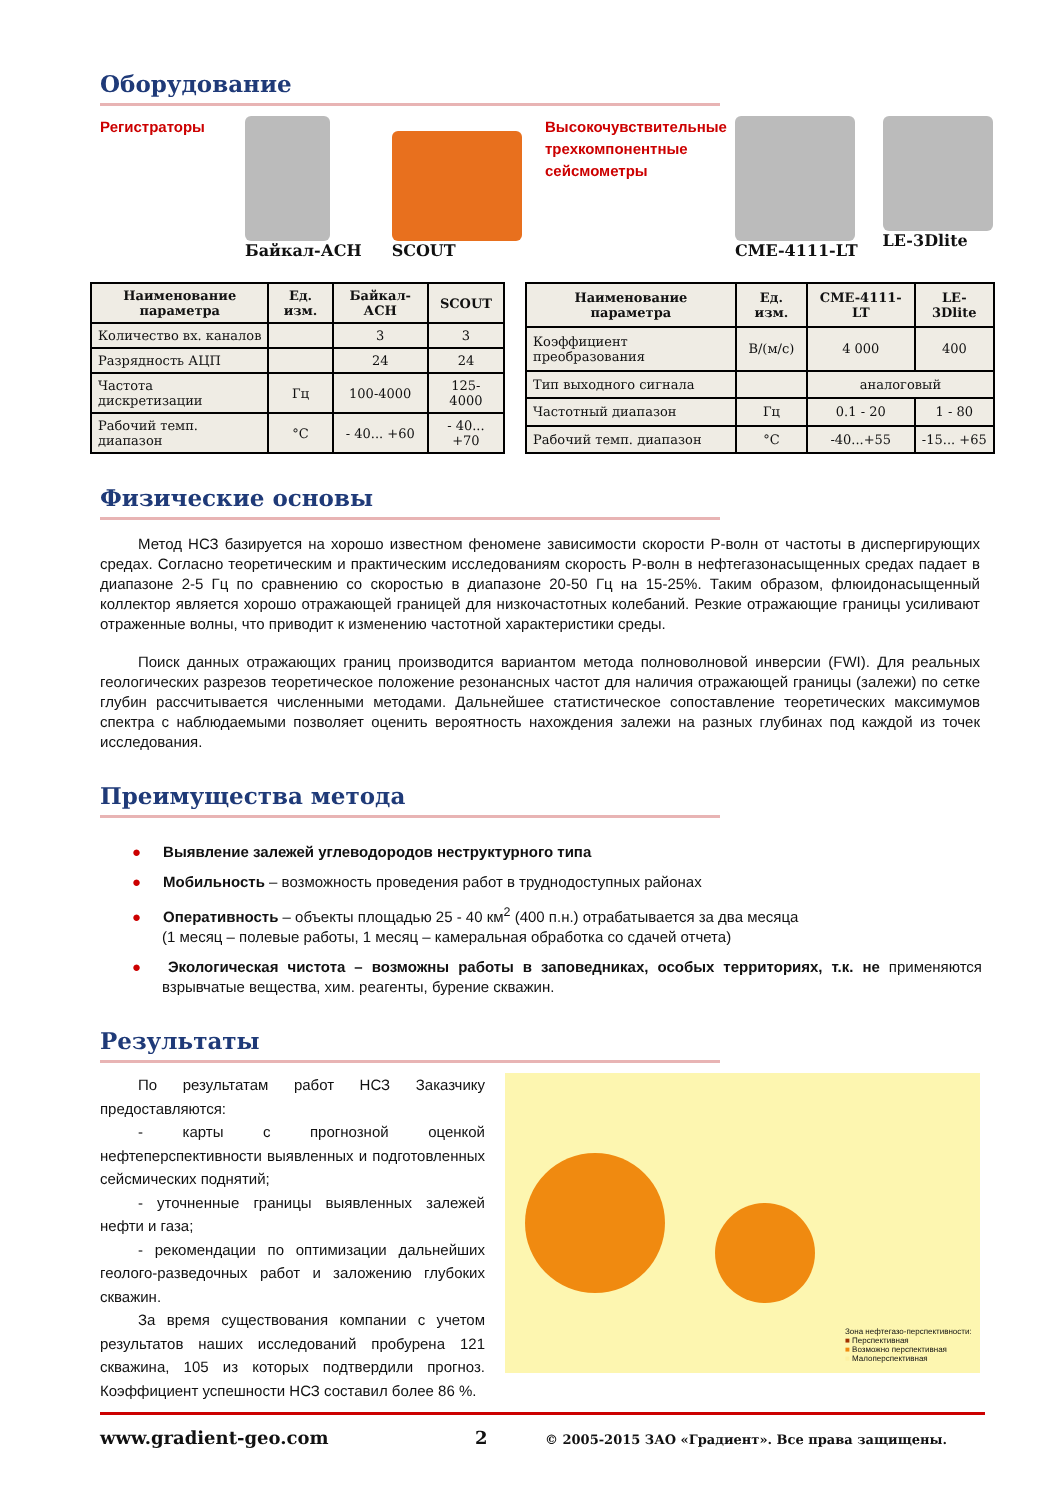Оборудование
Регистраторы
Байкал-АСН SCOUT
Высокочувствительные трехкомпонентные сейсмометры
CME-4111-LT LE-3Dlite
| Наименование параметра | Ед. изм. | Байкал-АСН | SCOUT |
| --- | --- | --- | --- |
| Количество вх. каналов | | 3 | 3 |
| Разрядность АЦП | | 24 | 24 |
| Частота дискретизации | Гц | 100-4000 | 125-4000 |
| Рабочий темп. диапазон | °С | - 40... +60 | - 40... +70 |
| Наименование параметра | Ед. изм. | CME-4111-LT | LE-3Dlite |
| --- | --- | --- | --- |
| Коэффициент преобразования | В/(м/с) | 4 000 | 400 |
| Тип выходного сигнала | | аналоговый | |
| Частотный диапазон | Гц | 0.1 - 20 | 1 - 80 |
| Рабочий темп. диапазон | °С | -40...+55 | -15... +65 |
Физические основы
Метод НСЗ базируется на хорошо известном феномене зависимости скорости P-волн от частоты в диспергирующих средах. Согласно теоретическим и практическим исследованиям скорость P-волн в нефтегазонасыщенных средах падает в диапазоне 2-5 Гц по сравнению со скоростью в диапазоне 20-50 Гц на 15-25%. Таким образом, флюидонасыщенный коллектор является хорошо отражающей границей для низкочастотных колебаний. Резкие отражающие границы усиливают отраженные волны, что приводит к изменению частотной характеристики среды.
Поиск данных отражающих границ производится вариантом метода полноволновой инверсии (FWI). Для реальных геологических разрезов теоретическое положение резонансных частот для наличия отражающей границы (залежи) по сетке глубин рассчитывается численными методами. Дальнейшее статистическое сопоставление теоретических максимумов спектра с наблюдаемыми позволяет оценить вероятность нахождения залежи на разных глубинах под каждой из точек исследования.
Преимущества метода
● Выявление залежей углеводородов неструктурного типа
● Мобильность – возможность проведения работ в труднодоступных районах
● Оперативность – объекты площадью 25 - 40 км<sup>2</sup> (400 п.н.) отрабатывается за два месяца
(1 месяц – полевые работы, 1 месяц – камеральная обработка со сдачей отчета)
● Экологическая чистота – возможны работы в заповедниках, особых территориях, т.к. не применяются взрывчатые вещества, хим. реагенты, бурение скважин.
Результаты
По результатам работ НСЗ Заказчику предоставляются:
- карты с прогнозной оценкой нефтеперспективности выявленных и подготовленных сейсмических поднятий;
- уточненные границы выявленных залежей нефти и газа;
- рекомендации по оптимизации дальнейших геолого-разведочных работ и заложению глубоких скважин.
За время существования компании с учетом результатов наших исследований пробурена 121 скважина, 105 из которых подтвердили прогноз. Коэффициент успешности НСЗ составил более 86 %.
Зона нефтегазо-перспективности:
■ Перспективная
■ Возможно перспективная
■ Малоперспективная
www.gradient-geo.com 2
© 2005-2015 ЗАО «Градиент». Все права защищены.